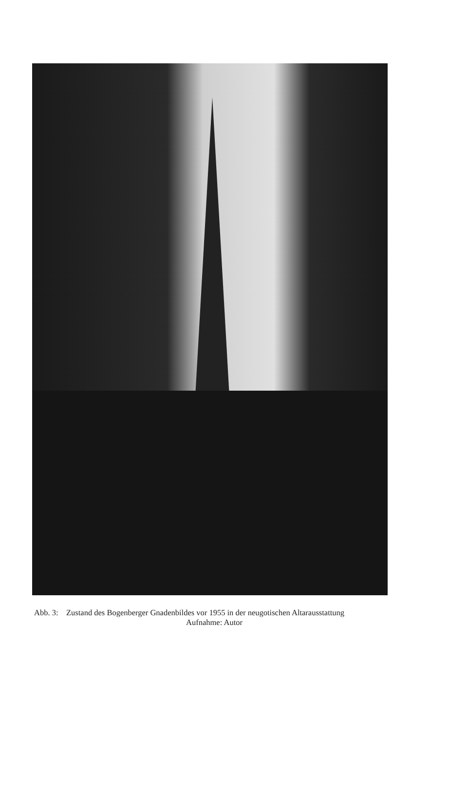Abb. 3: Zustand des Bogenberger Gnadenbildes vor 1955 in der neugotischen Altarausstattung
Aufnahme: Autor